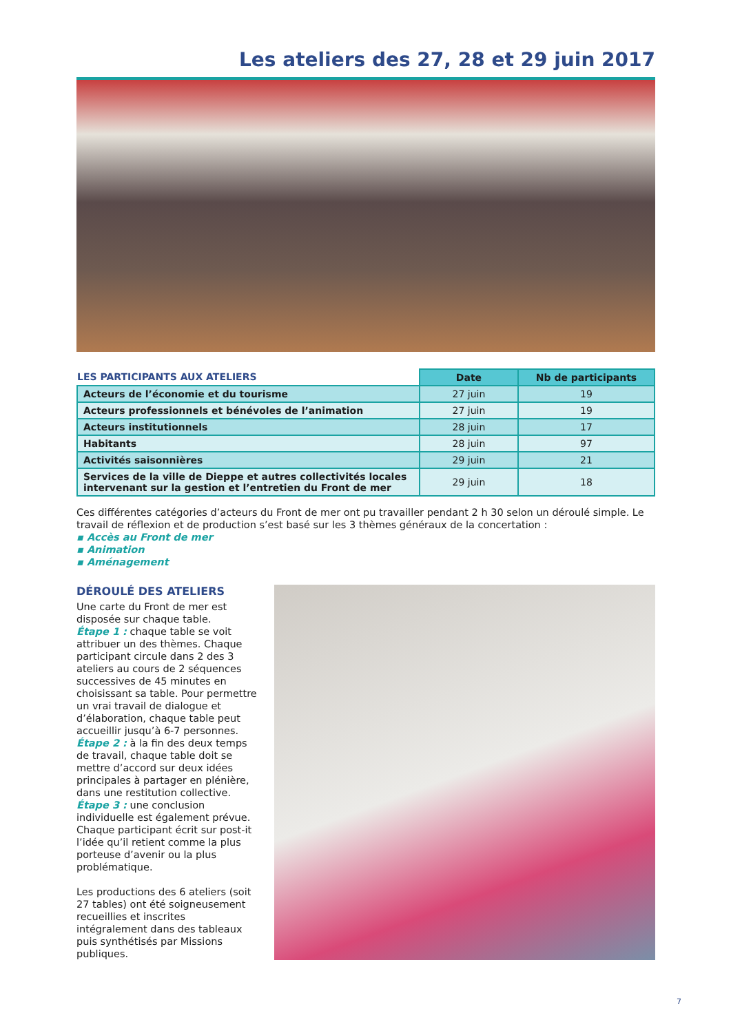Les ateliers des 27, 28 et 29 juin 2017
| LES PARTICIPANTS AUX ATELIERS | Date | Nb de participants |
| Acteurs de l’économie et du tourisme | 27 juin | 19 |
| Acteurs professionnels et bénévoles de l’animation | 27 juin | 19 |
| Acteurs institutionnels | 28 juin | 17 |
| Habitants | 28 juin | 97 |
| Activités saisonnières | 29 juin | 21 |
| Services de la ville de Dieppe et autres collectivités locales intervenant sur la gestion et l’entretien du Front de mer | 29 juin | 18 |
Ces différentes catégories d’acteurs du Front de mer ont pu travailler pendant 2 h 30 selon un déroulé simple. Le travail de réflexion et de production s’est basé sur les 3 thèmes généraux de la concertation :
▪ Accès au Front de mer
▪ Animation
▪ Aménagement
DÉROULÉ DES ATELIERS
Une carte du Front de mer est disposée sur chaque table.
Étape 1 : chaque table se voit attribuer un des thèmes. Chaque participant circule dans 2 des 3 ateliers au cours de 2 séquences successives de 45 minutes en choisissant sa table. Pour permettre un vrai travail de dialogue et d’élaboration, chaque table peut accueillir jusqu’à 6-7 personnes.
Étape 2 : à la fin des deux temps de travail, chaque table doit se mettre d’accord sur deux idées principales à partager en plénière, dans une restitution collective.
Étape 3 : une conclusion individuelle est également prévue. Chaque participant écrit sur post-it l’idée qu’il retient comme la plus porteuse d’avenir ou la plus problématique.
Les productions des 6 ateliers (soit 27 tables) ont été soigneusement recueillies et inscrites intégralement dans des tableaux puis synthétisés par Missions publiques.
7